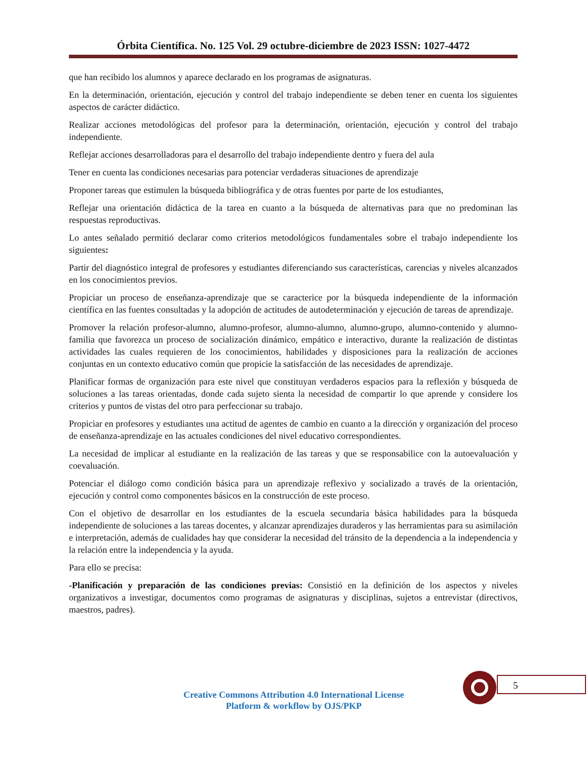Órbita Científica. No. 125 Vol. 29 octubre-diciembre de 2023 ISSN: 1027-4472
que han recibido los alumnos y aparece declarado en los programas de asignaturas.
En la determinación, orientación, ejecución y control del trabajo independiente se deben tener en cuenta los siguientes aspectos de carácter didáctico.
Realizar acciones metodológicas del profesor para la determinación, orientación, ejecución y control del trabajo independiente.
Reflejar acciones desarrolladoras para el desarrollo del trabajo independiente dentro y fuera del aula
Tener en cuenta las condiciones necesarias para potenciar verdaderas situaciones de aprendizaje
Proponer tareas que estimulen la búsqueda bibliográfica y de otras fuentes por parte de los estudiantes,
Reflejar una orientación didáctica de la tarea en cuanto a la búsqueda de alternativas para que no predominan las respuestas reproductivas.
Lo antes señalado permitió declarar como criterios metodológicos fundamentales sobre el trabajo independiente los siguientes:
Partir del diagnóstico integral de profesores y estudiantes diferenciando sus características, carencias y niveles alcanzados en los conocimientos previos.
Propiciar un proceso de enseñanza-aprendizaje que se caracterice por la búsqueda independiente de la información científica en las fuentes consultadas y la adopción de actitudes de autodeterminación y ejecución de tareas de aprendizaje.
Promover la relación profesor-alumno, alumno-profesor, alumno-alumno, alumno-grupo, alumno-contenido y alumno-familia que favorezca un proceso de socialización dinámico, empático e interactivo, durante la realización de distintas actividades las cuales requieren de los conocimientos, habilidades y disposiciones para la realización de acciones conjuntas en un contexto educativo común que propicie la satisfacción de las necesidades de aprendizaje.
Planificar formas de organización para este nivel que constituyan verdaderos espacios para la reflexión y búsqueda de soluciones a las tareas orientadas, donde cada sujeto sienta la necesidad de compartir lo que aprende y considere los criterios y puntos de vistas del otro para perfeccionar su trabajo.
Propiciar en profesores y estudiantes una actitud de agentes de cambio en cuanto a la dirección y organización del proceso de enseñanza-aprendizaje en las actuales condiciones del nivel educativo correspondientes.
La necesidad de implicar al estudiante en la realización de las tareas y que se responsabilice con la autoevaluación y coevaluación.
Potenciar el diálogo como condición básica para un aprendizaje reflexivo y socializado a través de la orientación, ejecución y control como componentes básicos en la construcción de este proceso.
Con el objetivo de desarrollar en los estudiantes de la escuela secundaria básica habilidades para la búsqueda independiente de soluciones a las tareas docentes, y alcanzar aprendizajes duraderos y las herramientas para su asimilación e interpretación, además de cualidades hay que considerar la necesidad del tránsito de la dependencia a la independencia y la relación entre la independencia y la ayuda.
Para ello se precisa:
-Planificación y preparación de las condiciones previas: Consistió en la definición de los aspectos y niveles organizativos a investigar, documentos como programas de asignaturas y disciplinas, sujetos a entrevistar (directivos, maestros, padres).
5
Creative Commons Attribution 4.0 International License
Platform & workflow by OJS/PKP